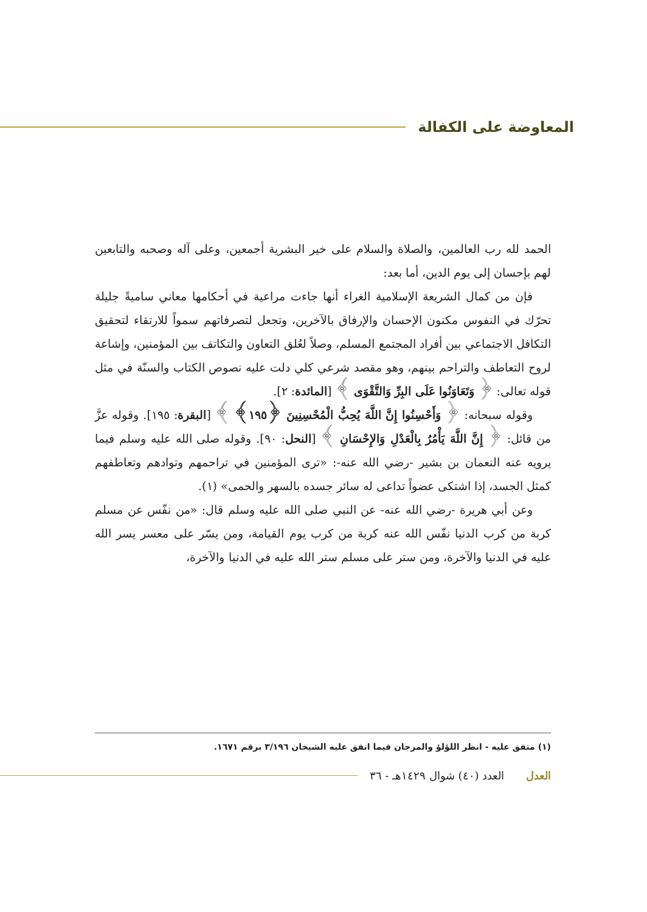المعاوضة على الكفالة
الحمد لله رب العالمين، والصلاة والسلام على خير البشرية أجمعين، وعلى آله وصحبه والتابعين لهم بإحسان إلى يوم الدين، أما بعد:
فإن من كمال الشريعة الإسلامية الغراء أنها جاءت مراعية في أحكامها معاني ساميةً جليلة تحرّك في النفوس مكنون الإحسان والإرفاق بالآخرين، وتجعل لتصرفاتهم سمواً للارتقاء لتحقيق التكافل الاجتماعي بين أفراد المجتمع المسلم، وصلاً لعُلق التعاون والتكاتف بين المؤمنين، وإشاعة لروح التعاطف والتراحم بينهم، وهو مقصد شرعي كلي دلت عليه نصوص الكتاب والسنّة في مثل قوله تعالى: ﴿ وَتَعَاوَنُوا عَلَى البِرِّ وَالتَّقْوَى ﴾ [المائدة: ٢].
وقوله سبحانه: ﴿ وَأَحْسِنُوا إِنَّ اللَّهَ يُحِبُّ الْمُحْسِنِينَ ﴿١٩٥﴾ ﴾ [البقرة: ١٩٥]. وقوله عزَّ من قائل: ﴿ إِنَّ اللَّهَ يَأْمُرُ بِالْعَدْلِ وَالإِحْسَانِ ﴾ [النحل: ٩٠]. وقوله صلى الله عليه وسلم فيما يرويه عنه النعمان بن بشير -رضي الله عنه-: «ترى المؤمنين في تراحمهم وتوادهم وتعاطفهم كمثل الجسد، إذا اشتكى عضواً تداعى له سائر جسده بالسهر والحمى» (١).
وعن أبي هريرة -رضي الله عنه- عن النبي صلى الله عليه وسلم قال: «من نفّس عن مسلم كربة من كرب الدنيا نفّس الله عنه كربة من كرب يوم القيامة، ومن يسّر على معسر يسر الله عليه في الدنيا والآخرة، ومن ستر على مسلم ستر الله عليه في الدنيا والآخرة،
(١) متفق عليه - انظر اللؤلؤ والمرجان فيما اتفق عليه الشيخان ٣/١٩٦ برقم ١٦٧١.
العدل العدد (٤٠) شوال ١٤٢٩هـ - ٣٦